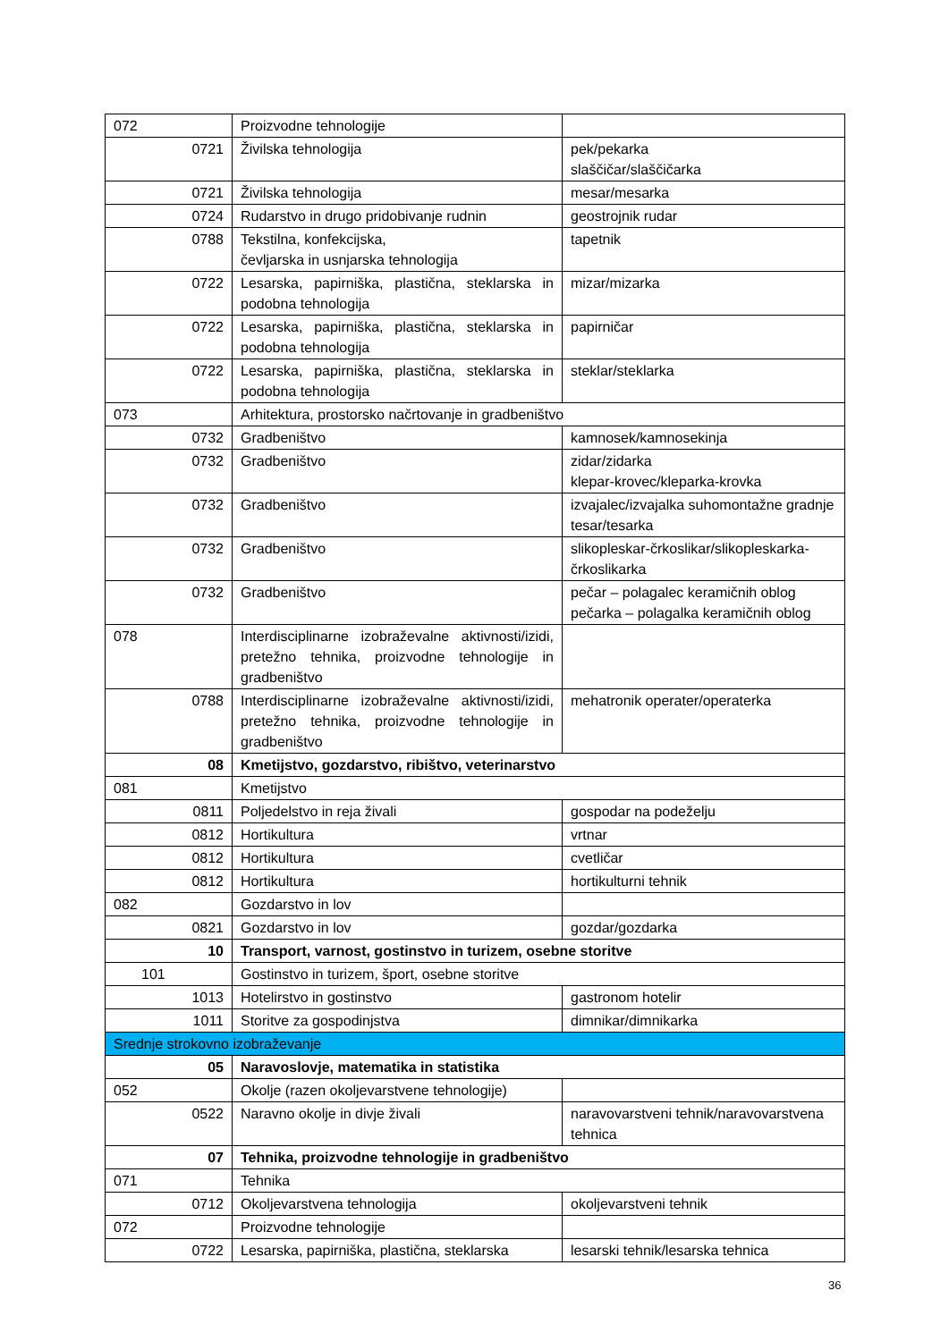| 072 | Proizvodne tehnologije | |
| 0721 | Živilska tehnologija | pek/pekarka slaščičar/slaščičarka |
| 0721 | Živilska tehnologija | mesar/mesarka |
| 0724 | Rudarstvo in drugo pridobivanje rudnin | geostrojnik rudar |
| 0788 | Tekstilna, konfekcijska, čevljarska in usnjarska tehnologija | tapetnik |
| 0722 | Lesarska, papirniška, plastična, steklarska in podobna tehnologija | mizar/mizarka |
| 0722 | Lesarska, papirniška, plastična, steklarska in podobna tehnologija | papirničar |
| 0722 | Lesarska, papirniška, plastična, steklarska in podobna tehnologija | steklar/steklarka |
| 073 | Arhitektura, prostorsko načrtovanje in gradbeništvo | |
| 0732 | Gradbeništvo | kamnosek/kamnosekinja |
| 0732 | Gradbeništvo | zidar/zidarka klepar-krovec/kleparka-krovka |
| 0732 | Gradbeništvo | izvajalec/izvajalka suhomontažne gradnje tesar/tesarka |
| 0732 | Gradbeništvo | slikopleskar-črkoslikar/slikopleskarka-črkoslikarka |
| 0732 | Gradbeništvo | pečar – polagalec keramičnih oblog pečarka – polagalka keramičnih oblog |
| 078 | Interdisciplinarne izobraževalne aktivnosti/izidi, pretežno tehnika, proizvodne tehnologije in gradbeništvo | |
| 0788 | Interdisciplinarne izobraževalne aktivnosti/izidi, pretežno tehnika, proizvodne tehnologije in gradbeništvo | mehatronik operater/operaterka |
| 08 | Kmetijstvo, gozdarstvo, ribištvo, veterinarstvo | |
| 081 | Kmetijstvo | |
| 0811 | Poljedelstvo in reja živali | gospodar na podeželju |
| 0812 | Hortikultura | vrtnar |
| 0812 | Hortikultura | cvetličar |
| 0812 | Hortikultura | hortikulturni tehnik |
| 082 | Gozdarstvo in lov | |
| 0821 | Gozdarstvo in lov | gozdar/gozdarka |
| 10 | Transport, varnost, gostinstvo in turizem, osebne storitve | |
| 101 | Gostinstvo in turizem, šport, osebne storitve | |
| 1013 | Hotelirstvo in gostinstvo | gastronom hotelir |
| 1011 | Storitve za gospodinjstva | dimnikar/dimnikarka |
| Srednje strokovno izobraževanje | | |
| 05 | Naravoslovje, matematika in statistika | |
| 052 | Okolje (razen okoljevarstvene tehnologije) | |
| 0522 | Naravno okolje in divje živali | naravovarstveni tehnik/naravovarstvena tehnica |
| 07 | Tehnika, proizvodne tehnologije in gradbeništvo | |
| 071 | Tehnika | |
| 0712 | Okoljevarstvena tehnologija | okoljevarstveni tehnik |
| 072 | Proizvodne tehnologije | |
| 0722 | Lesarska, papirniška, plastična, steklarska | lesarski tehnik/lesarska tehnica |
36